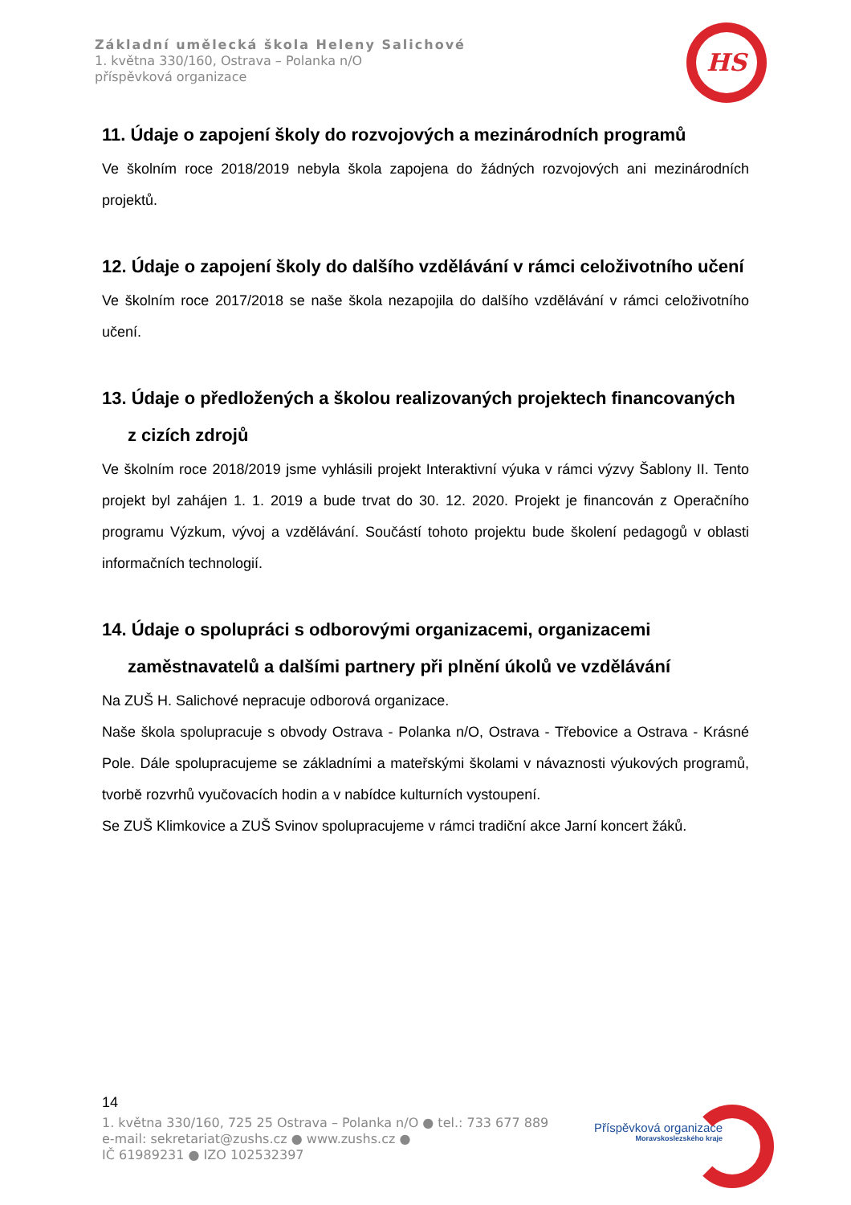Základní umělecká škola Heleny Salichové
1. května 330/160, Ostrava – Polanka n/O
příspěvková organizace
HS
11. Údaje o zapojení školy do rozvojových a mezinárodních programů
Ve školním roce 2018/2019 nebyla škola zapojena do žádných rozvojových ani mezinárodních projektů.
12. Údaje o zapojení školy do dalšího vzdělávání v rámci celoživotního učení
Ve školním roce 2017/2018 se naše škola nezapojila do dalšího vzdělávání v rámci celoživotního učení.
13. Údaje o předložených a školou realizovaných projektech financovaných
z cizích zdrojů
Ve školním roce 2018/2019 jsme vyhlásili projekt Interaktivní výuka v rámci výzvy Šablony II. Tento projekt byl zahájen 1. 1. 2019 a bude trvat do 30. 12. 2020. Projekt je financován z Operačního programu Výzkum, vývoj a vzdělávání. Součástí tohoto projektu bude školení pedagogů v oblasti informačních technologií.
14. Údaje o spolupráci s odborovými organizacemi, organizacemi
zaměstnavatelů a dalšími partnery při plnění úkolů ve vzdělávání
Na ZUŠ H. Salichové nepracuje odborová organizace.
Naše škola spolupracuje s obvody Ostrava - Polanka n/O, Ostrava - Třebovice a Ostrava - Krásné Pole. Dále spolupracujeme se základními a mateřskými školami v návaznosti výukových programů, tvorbě rozvrhů vyučovacích hodin a v nabídce kulturních vystoupení.
Se ZUŠ Klimkovice a ZUŠ Svinov spolupracujeme v rámci tradiční akce Jarní koncert žáků.
14
1. května 330/160, 725 25 Ostrava – Polanka n/O ● tel.: 733 677 889
e-mail: sekretariat@zushs.cz ● www.zushs.cz ●
IČ 61989231 ● IZO 102532397
Příspěvková organizace
Moravskoslezského kraje